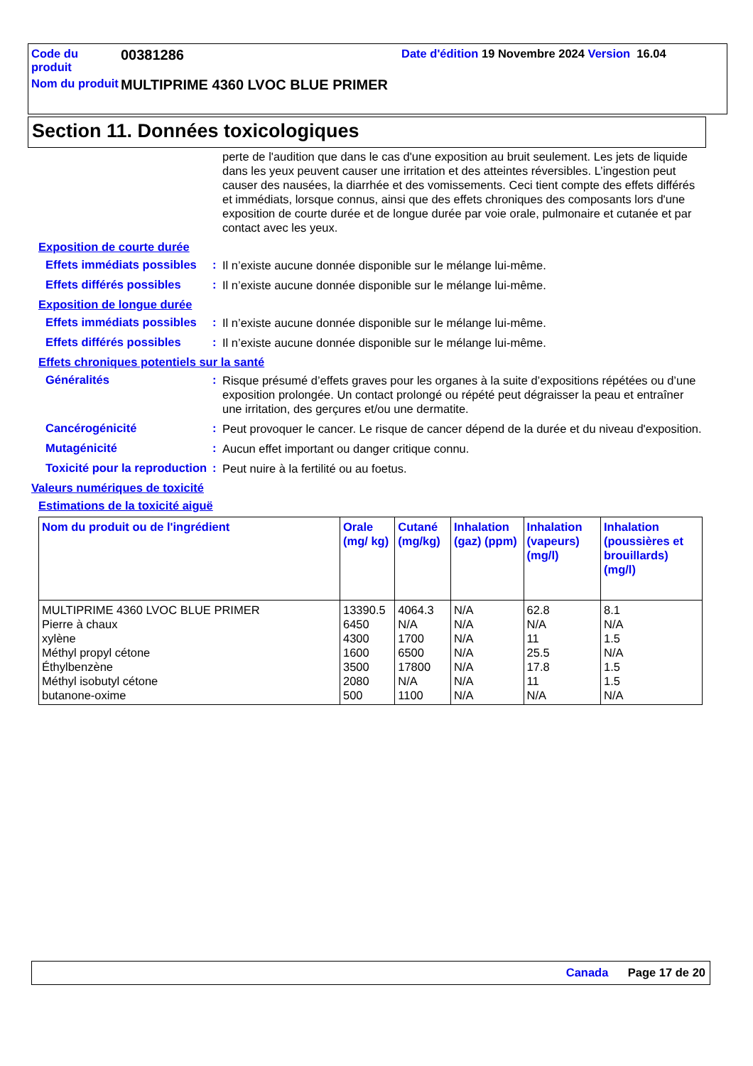Code du produit
00381286
Date d'édition 19 Novembre 2024 Version 16.04
Nom du produit
MULTIPRIME 4360 LVOC BLUE PRIMER
Section 11. Données toxicologiques
perte de l'audition que dans le cas d'une exposition au bruit seulement. Les jets de liquide dans les yeux peuvent causer une irritation et des atteintes réversibles. L’ingestion peut causer des nausées, la diarrhée et des vomissements. Ceci tient compte des effets différés et immédiats, lorsque connus, ainsi que des effets chroniques des composants lors d'une exposition de courte durée et de longue durée par voie orale, pulmonaire et cutanée et par contact avec les yeux.
Exposition de courte durée
Effets immédiats possibles
:
Il n’existe aucune donnée disponible sur le mélange lui-même.
Effets différés possibles
:
Il n’existe aucune donnée disponible sur le mélange lui-même.
Exposition de longue durée
Effets immédiats possibles
:
Il n’existe aucune donnée disponible sur le mélange lui-même.
Effets différés possibles
:
Il n’existe aucune donnée disponible sur le mélange lui-même.
Effets chroniques potentiels sur la santé
Généralités :
Risque présumé d’effets graves pour les organes à la suite d’expositions répétées ou d’une exposition prolongée. Un contact prolongé ou répété peut dégraisser la peau et entraîner une irritation, des gerçures et/ou une dermatite.
Cancérogénicité :
Peut provoquer le cancer. Le risque de cancer dépend de la durée et du niveau d'exposition.
Mutagénicité :
Aucun effet important ou danger critique connu.
Toxicité pour la reproduction
:
Peut nuire à la fertilité ou au foetus.
Valeurs numériques de toxicité
Estimations de la toxicité aiguë
| Nom du produit ou de l'ingrédient | Orale (mg/ kg) | Cutané (mg/kg) | Inhalation (gaz) (ppm) | Inhalation (vapeurs) (mg/l) | Inhalation (poussières et brouillards) (mg/l) |
| --- | --- | --- | --- | --- | --- |
| MULTIPRIME 4360 LVOC BLUE PRIMER Pierre à chaux xylène Méthyl propyl cétone Éthylbenzène Méthyl isobutyl cétone butanone-oxime | 13390.5 6450 4300 1600 3500 2080 500 | 4064.3 N/A 1700 6500 17800 N/A 1100 | N/A N/A N/A N/A N/A N/A N/A | 62.8 N/A 11 25.5 17.8 11 N/A | 8.1 N/A 1.5 N/A 1.5 1.5 N/A |
Canada Page 17 de 20